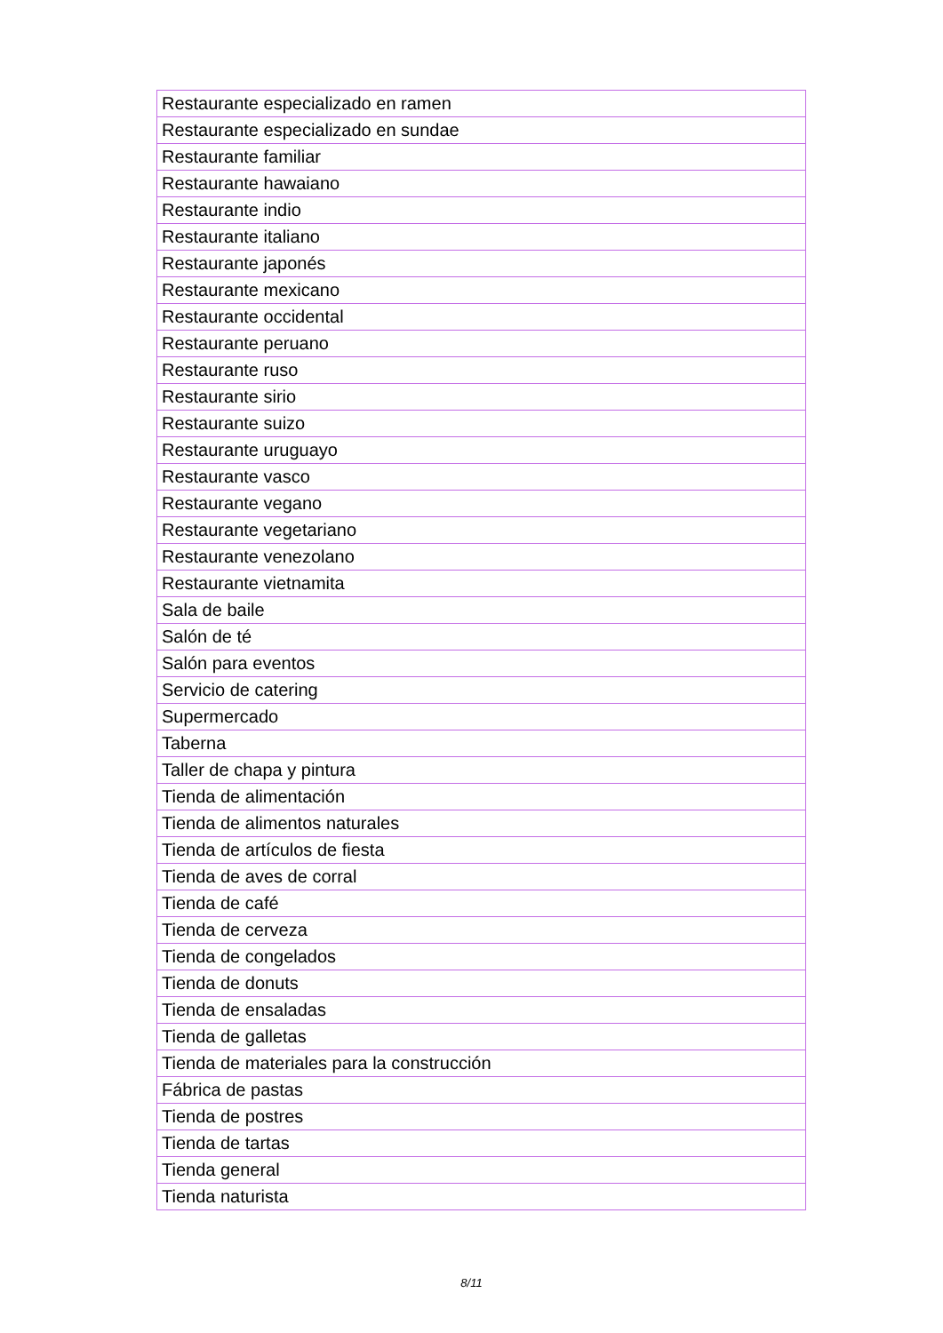| Restaurante especializado en ramen |
| Restaurante especializado en sundae |
| Restaurante familiar |
| Restaurante hawaiano |
| Restaurante indio |
| Restaurante italiano |
| Restaurante japonés |
| Restaurante mexicano |
| Restaurante occidental |
| Restaurante peruano |
| Restaurante ruso |
| Restaurante sirio |
| Restaurante suizo |
| Restaurante uruguayo |
| Restaurante vasco |
| Restaurante vegano |
| Restaurante vegetariano |
| Restaurante venezolano |
| Restaurante vietnamita |
| Sala de baile |
| Salón de té |
| Salón para eventos |
| Servicio de catering |
| Supermercado |
| Taberna |
| Taller de chapa y pintura |
| Tienda de alimentación |
| Tienda de alimentos naturales |
| Tienda de artículos de fiesta |
| Tienda de aves de corral |
| Tienda de café |
| Tienda de cerveza |
| Tienda de congelados |
| Tienda de donuts |
| Tienda de ensaladas |
| Tienda de galletas |
| Tienda de materiales para la construcción |
| Fábrica de pastas |
| Tienda de postres |
| Tienda de tartas |
| Tienda general |
| Tienda naturista |
8/11